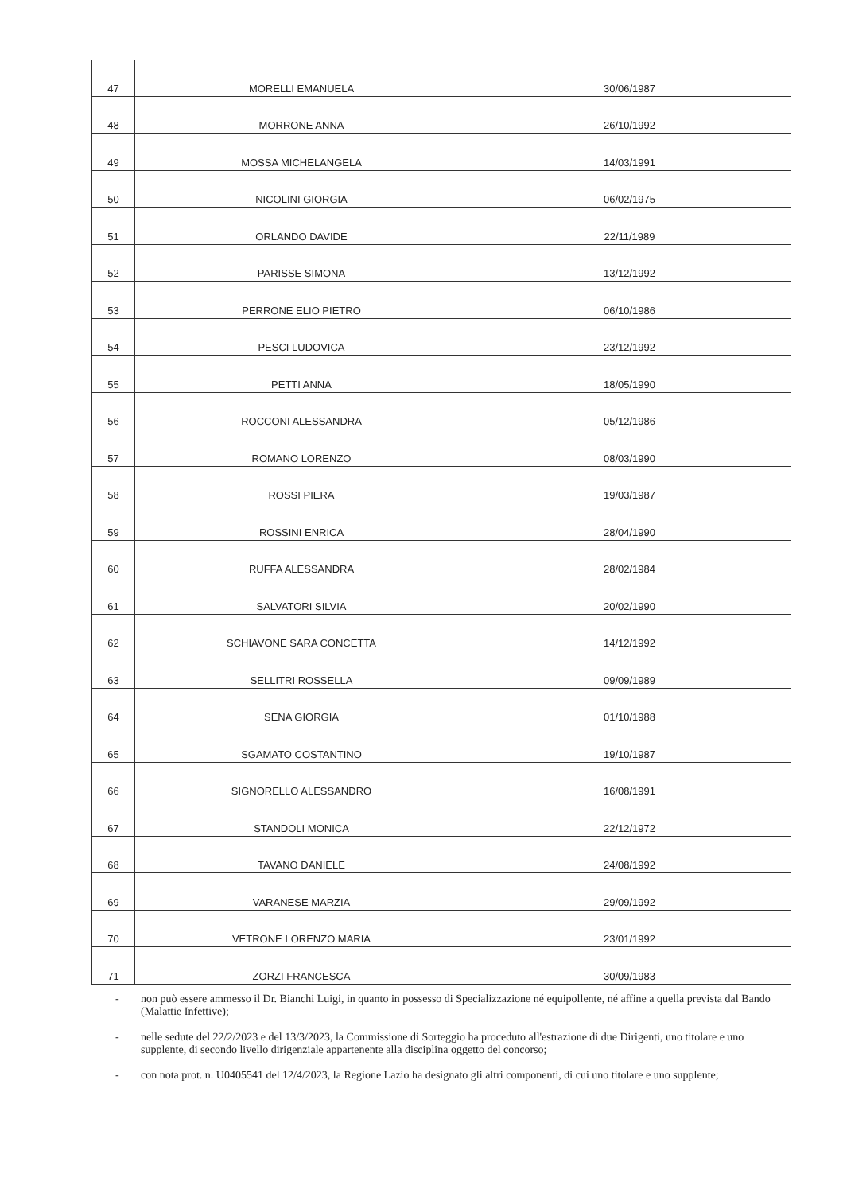| 47 | MORELLI EMANUELA | 30/06/1987 |
| 48 | MORRONE ANNA | 26/10/1992 |
| 49 | MOSSA MICHELANGELA | 14/03/1991 |
| 50 | NICOLINI GIORGIA | 06/02/1975 |
| 51 | ORLANDO DAVIDE | 22/11/1989 |
| 52 | PARISSE SIMONA | 13/12/1992 |
| 53 | PERRONE ELIO PIETRO | 06/10/1986 |
| 54 | PESCI LUDOVICA | 23/12/1992 |
| 55 | PETTI ANNA | 18/05/1990 |
| 56 | ROCCONI ALESSANDRA | 05/12/1986 |
| 57 | ROMANO LORENZO | 08/03/1990 |
| 58 | ROSSI PIERA | 19/03/1987 |
| 59 | ROSSINI ENRICA | 28/04/1990 |
| 60 | RUFFA ALESSANDRA | 28/02/1984 |
| 61 | SALVATORI SILVIA | 20/02/1990 |
| 62 | SCHIAVONE SARA CONCETTA | 14/12/1992 |
| 63 | SELLITRI ROSSELLA | 09/09/1989 |
| 64 | SENA GIORGIA | 01/10/1988 |
| 65 | SGAMATO COSTANTINO | 19/10/1987 |
| 66 | SIGNORELLO ALESSANDRO | 16/08/1991 |
| 67 | STANDOLI MONICA | 22/12/1972 |
| 68 | TAVANO DANIELE | 24/08/1992 |
| 69 | VARANESE MARZIA | 29/09/1992 |
| 70 | VETRONE LORENZO MARIA | 23/01/1992 |
| 71 | ZORZI FRANCESCA | 30/09/1983 |
- non può essere ammesso il Dr. Bianchi Luigi, in quanto in possesso di Specializzazione né equipollente, né affine a quella prevista dal Bando (Malattie Infettive);
- nelle sedute del 22/2/2023 e del 13/3/2023, la Commissione di Sorteggio ha proceduto all'estrazione di due Dirigenti, uno titolare e uno supplente, di secondo livello dirigenziale appartenente alla disciplina oggetto del concorso;
- con nota prot. n. U0405541 del 12/4/2023, la Regione Lazio ha designato gli altri componenti, di cui uno titolare e uno supplente;